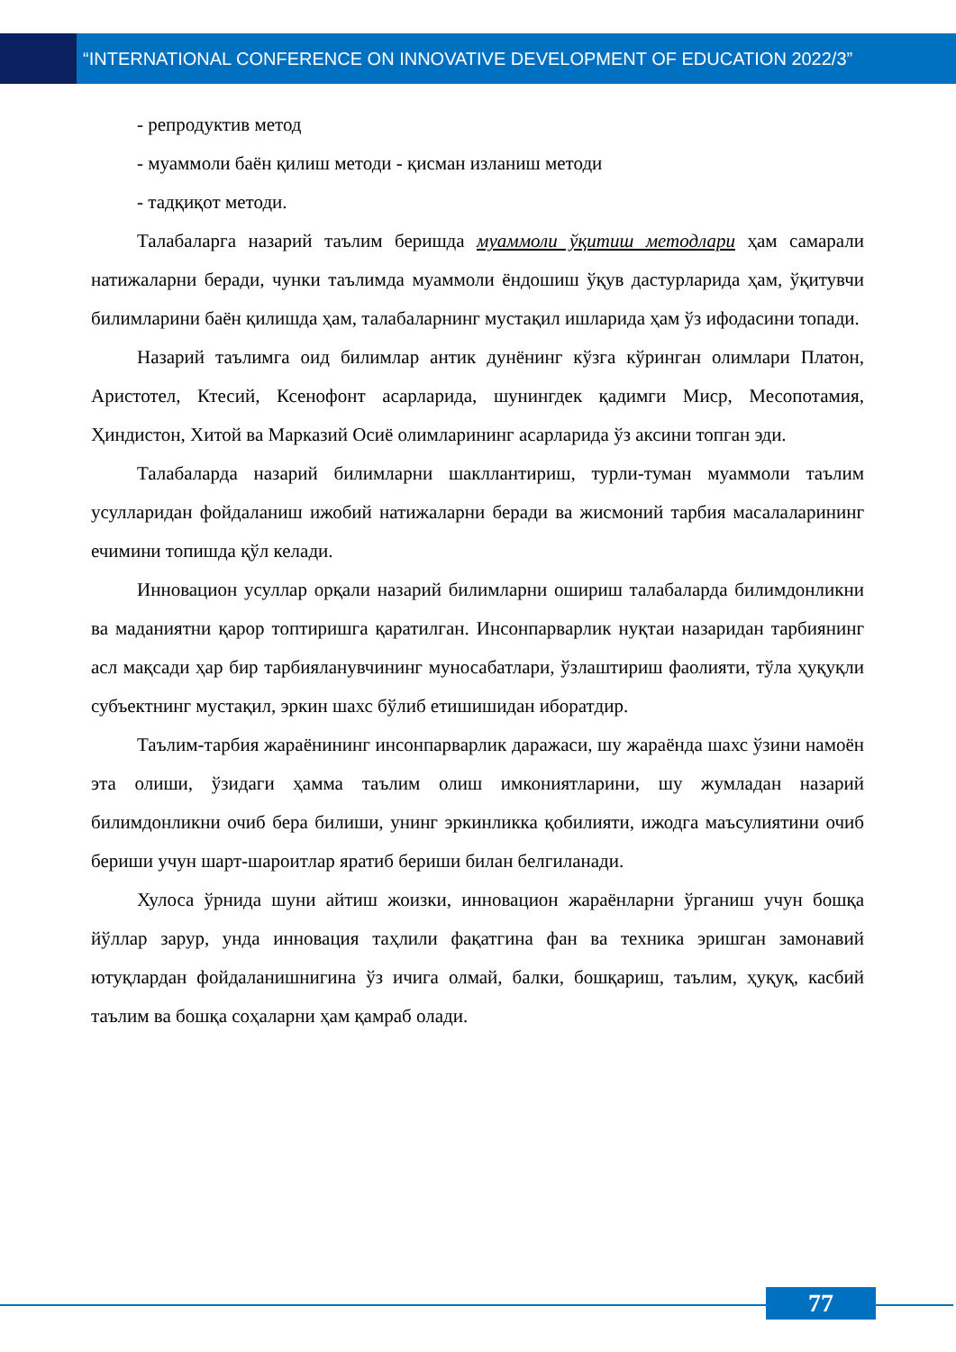“INTERNATIONAL CONFERENCE ON INNOVATIVE DEVELOPMENT OF EDUCATION 2022/3”
- репродуктив метод
- муаммоли баён қилиш методи - қисман изланиш методи
- тадқиқот методи.
Талабаларга назарий таълим беришда муаммоли ўқитиш методлари ҳам самарали натижаларни беради, чунки таълимда муаммоли ёндошиш ўқув дастурларида ҳам, ўқитувчи билимларини баён қилишда ҳам, талабаларнинг мустақил ишларида ҳам ўз ифодасини топади.
Назарий таълимга оид билимлар антик дунёнинг кўзга кўринган олимлари Платон, Аристотел, Ктесий, Ксенофонт асарларида, шунингдек қадимги Миср, Месопотамия, Ҳиндистон, Хитой ва Марказий Осиё олимларининг асарларида ўз аксини топган эди.
Талабаларда назарий билимларни шакллантириш, турли-туман муаммоли таълим усулларидан фойдаланиш ижобий натижаларни беради ва жисмоний тарбия масалаларининг ечимини топишда қўл келади.
Инновацион усуллар орқали назарий билимларни ошириш талабаларда билимдонликни ва маданиятни қарор топтиришга қаратилган. Инсонпарварлик нуқтаи назаридан тарбиянинг асл мақсади ҳар бир тарбияланувчининг муносабатлари, ўзлаштириш фаолияти, тўла ҳуқуқли субъектнинг мустақил, эркин шахс бўлиб етишишидан иборатдир.
Таълим-тарбия жараёнининг инсонпарварлик даражаси, шу жараёнда шахс ўзини намоён эта олиши, ўзидаги ҳамма таълим олиш имкониятларини, шу жумладан назарий билимдонликни очиб бера билиши, унинг эркинликка қобилияти, ижодга маъсулиятини очиб бериши учун шарт-шароитлар яратиб бериши билан белгиланади.
Хулоса ўрнида шуни айтиш жоизки, инновацион жараёнларни ўрганиш учун бошқа йўллар зарур, унда инновация таҳлили фақатгина фан ва техника эришган замонавий ютуқлардан фойдаланишнигина ўз ичига олмай, балки, бошқариш, таълим, ҳуқуқ, касбий таълим ва бошқа соҳаларни ҳам қамраб олади.
77